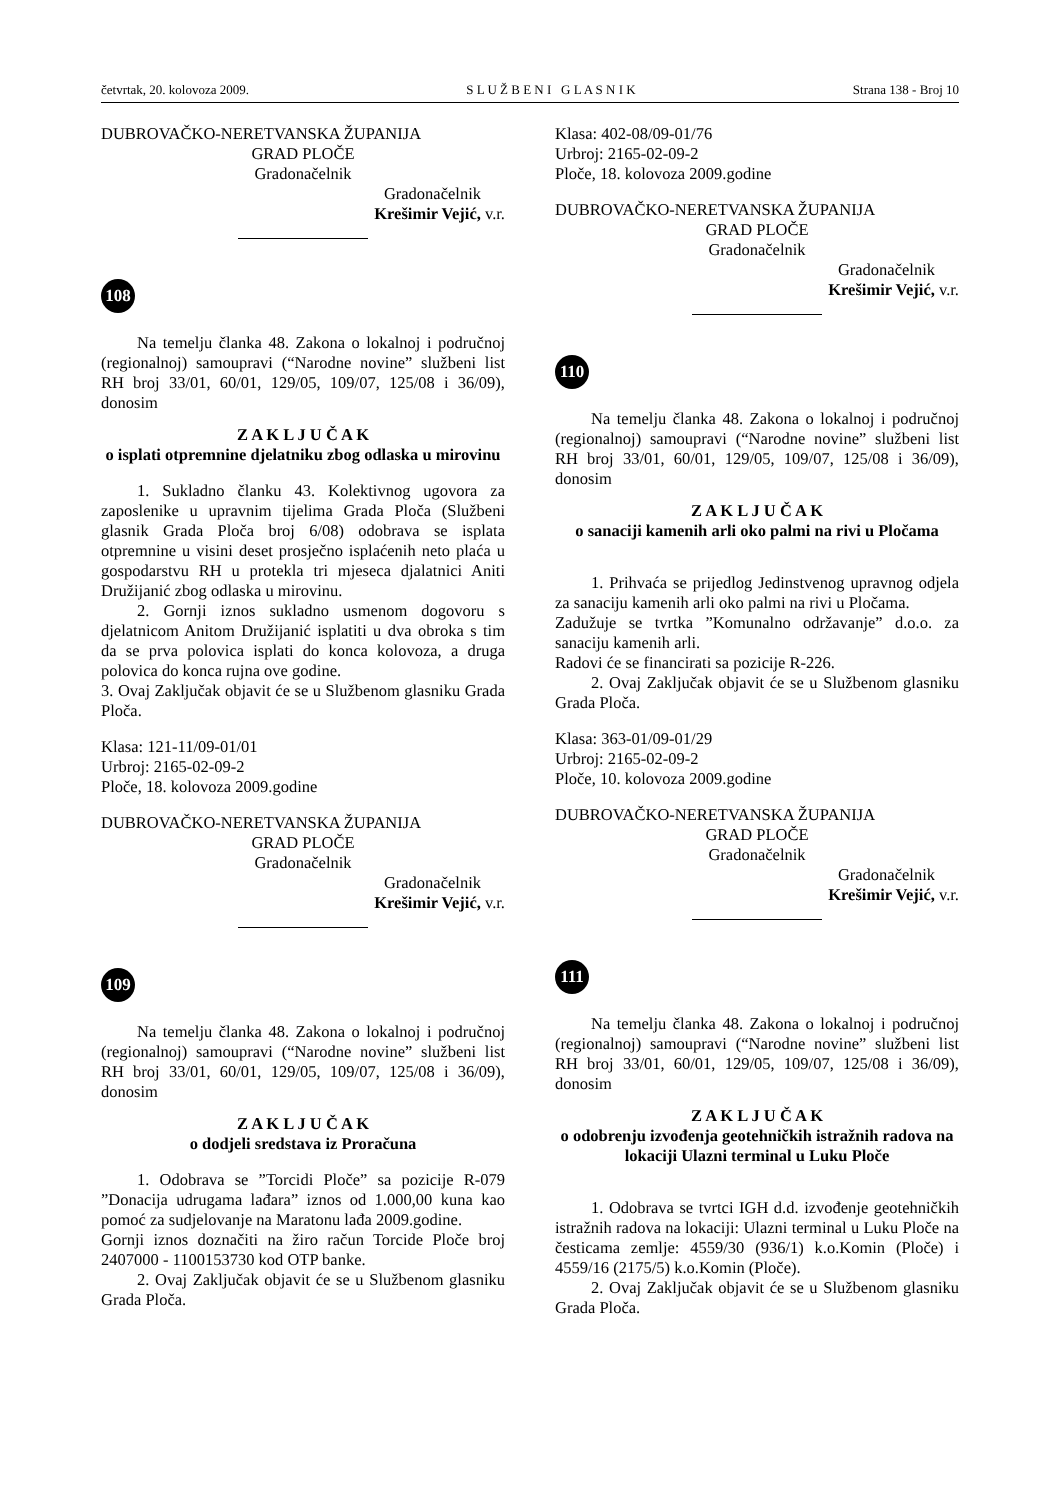četvrtak, 20. kolovoza 2009. S L U Ž B E N I G L A S N I K Strana 138 - Broj 10
DUBROVAČKO-NERETVANSKA ŽUPANIJA
GRAD PLOČE
Gradonačelnik
Gradonačelnik
Krešimir Vejić, v.r.
108
Na temelju članka 48. Zakona o lokalnoj i područnoj (regionalnoj) samoupravi (“Narodne novine” službeni list RH broj 33/01, 60/01, 129/05, 109/07, 125/08 i 36/09), donosim
Z A K L J U Č A K
o isplati otpremnine djelatniku zbog odlaska u mirovinu
1. Sukladno članku 43. Kolektivnog ugovora za zaposlenike u upravnim tijelima Grada Ploča (Službeni glasnik Grada Ploča broj 6/08) odobrava se isplata otpremnine u visini deset prosječno isplaćenih neto plaća u gospodarstvu RH u protekla tri mjeseca djalatnici Aniti Družijanić zbog odlaska u mirovinu.
2. Gornji iznos sukladno usmenom dogovoru s djelatnicom Anitom Družijanić isplatiti u dva obroka s tim da se prva polovica isplati do konca kolovoza, a druga polovica do konca rujna ove godine.
3. Ovaj Zaključak objavit će se u Službenom glasniku Grada Ploča.
Klasa: 121-11/09-01/01
Urbroj: 2165-02-09-2
Ploče, 18. kolovoza 2009.godine
DUBROVAČKO-NERETVANSKA ŽUPANIJA
GRAD PLOČE
Gradonačelnik
Gradonačelnik
Krešimir Vejić, v.r.
109
Na temelju članka 48. Zakona o lokalnoj i područnoj (regionalnoj) samoupravi (“Narodne novine” službeni list RH broj 33/01, 60/01, 129/05, 109/07, 125/08 i 36/09), donosim
Z A K L J U Č A K
o dodjeli sredstava iz Proračuna
1. Odobrava se ”Torcidi Ploče” sa pozicije R-079 ”Donacija udrugama lađara” iznos od 1.000,00 kuna kao pomoć za sudjelovanje na Maratonu lađa 2009.godine.
Gornji iznos doznačiti na žiro račun Torcide Ploče broj 2407000 - 1100153730 kod OTP banke.
2. Ovaj Zaključak objavit će se u Službenom glasniku Grada Ploča.
Klasa: 402-08/09-01/76
Urbroj: 2165-02-09-2
Ploče, 18. kolovoza 2009.godine
DUBROVAČKO-NERETVANSKA ŽUPANIJA
GRAD PLOČE
Gradonačelnik
Gradonačelnik
Krešimir Vejić, v.r.
110
Na temelju članka 48. Zakona o lokalnoj i područnoj (regionalnoj) samoupravi (“Narodne novine” službeni list RH broj 33/01, 60/01, 129/05, 109/07, 125/08 i 36/09), donosim
Z A K L J U Č A K
o sanaciji kamenih arli oko palmi na rivi u Pločama
1. Prihvaća se prijedlog Jedinstvenog upravnog odjela za sanaciju kamenih arli oko palmi na rivi u Pločama.
Zadužuje se tvrtka ”Komunalno održavanje” d.o.o. za sanaciju kamenih arli.
Radovi će se financirati sa pozicije R-226.
2. Ovaj Zaključak objavit će se u Službenom glasniku Grada Ploča.
Klasa: 363-01/09-01/29
Urbroj: 2165-02-09-2
Ploče, 10. kolovoza 2009.godine
DUBROVAČKO-NERETVANSKA ŽUPANIJA
GRAD PLOČE
Gradonačelnik
Gradonačelnik
Krešimir Vejić, v.r.
111
Na temelju članka 48. Zakona o lokalnoj i područnoj (regionalnoj) samoupravi (“Narodne novine” službeni list RH broj 33/01, 60/01, 129/05, 109/07, 125/08 i 36/09), donosim
Z A K L J U Č A K
o odobrenju izvođenja geotehničkih istražnih radova na lokaciji Ulazni terminal u Luku Ploče
1. Odobrava se tvrtci IGH d.d. izvođenje geotehničkih istražnih radova na lokaciji: Ulazni terminal u Luku Ploče na česticama zemlje: 4559/30 (936/1) k.o.Komin (Ploče) i 4559/16 (2175/5) k.o.Komin (Ploče).
2. Ovaj Zaključak objavit će se u Službenom glasniku Grada Ploča.